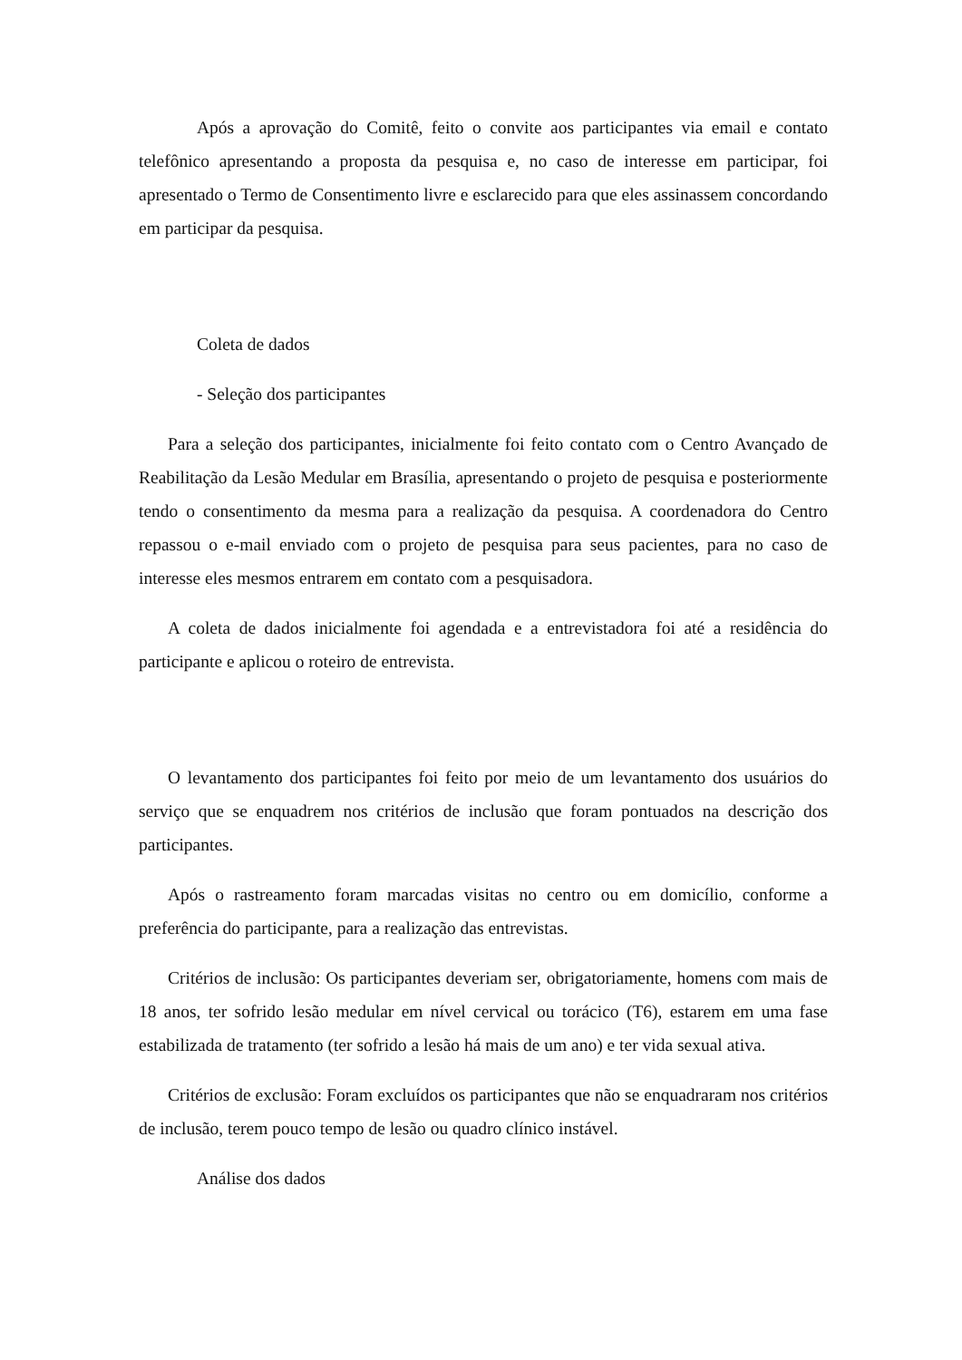Após a aprovação do Comitê, feito o convite aos participantes via email e contato telefônico apresentando a proposta da pesquisa e, no caso de interesse em participar, foi apresentado o Termo de Consentimento livre e esclarecido para que eles assinassem concordando em participar da pesquisa.
Coleta de dados
- Seleção dos participantes
Para a seleção dos participantes, inicialmente foi feito contato com o Centro Avançado de Reabilitação da Lesão Medular em Brasília, apresentando o projeto de pesquisa e posteriormente tendo o consentimento da mesma para a realização da pesquisa. A coordenadora do Centro repassou o e-mail enviado com o projeto de pesquisa para seus pacientes, para no caso de interesse eles mesmos entrarem em contato com a pesquisadora.
A coleta de dados inicialmente foi agendada e a entrevistadora foi até a residência do participante e aplicou o roteiro de entrevista.
O levantamento dos participantes foi feito por meio de um levantamento dos usuários do serviço que se enquadrem nos critérios de inclusão que foram pontuados na descrição dos participantes.
Após o rastreamento foram marcadas visitas no centro ou em domicílio, conforme a preferência do participante, para a realização das entrevistas.
Critérios de inclusão: Os participantes deveriam ser, obrigatoriamente, homens com mais de 18 anos, ter sofrido lesão medular em nível cervical ou torácico (T6), estarem em uma fase estabilizada de tratamento (ter sofrido a lesão há mais de um ano) e ter vida sexual ativa.
Critérios de exclusão: Foram excluídos os participantes que não se enquadraram nos critérios de inclusão, terem pouco tempo de lesão ou quadro clínico instável.
Análise dos dados